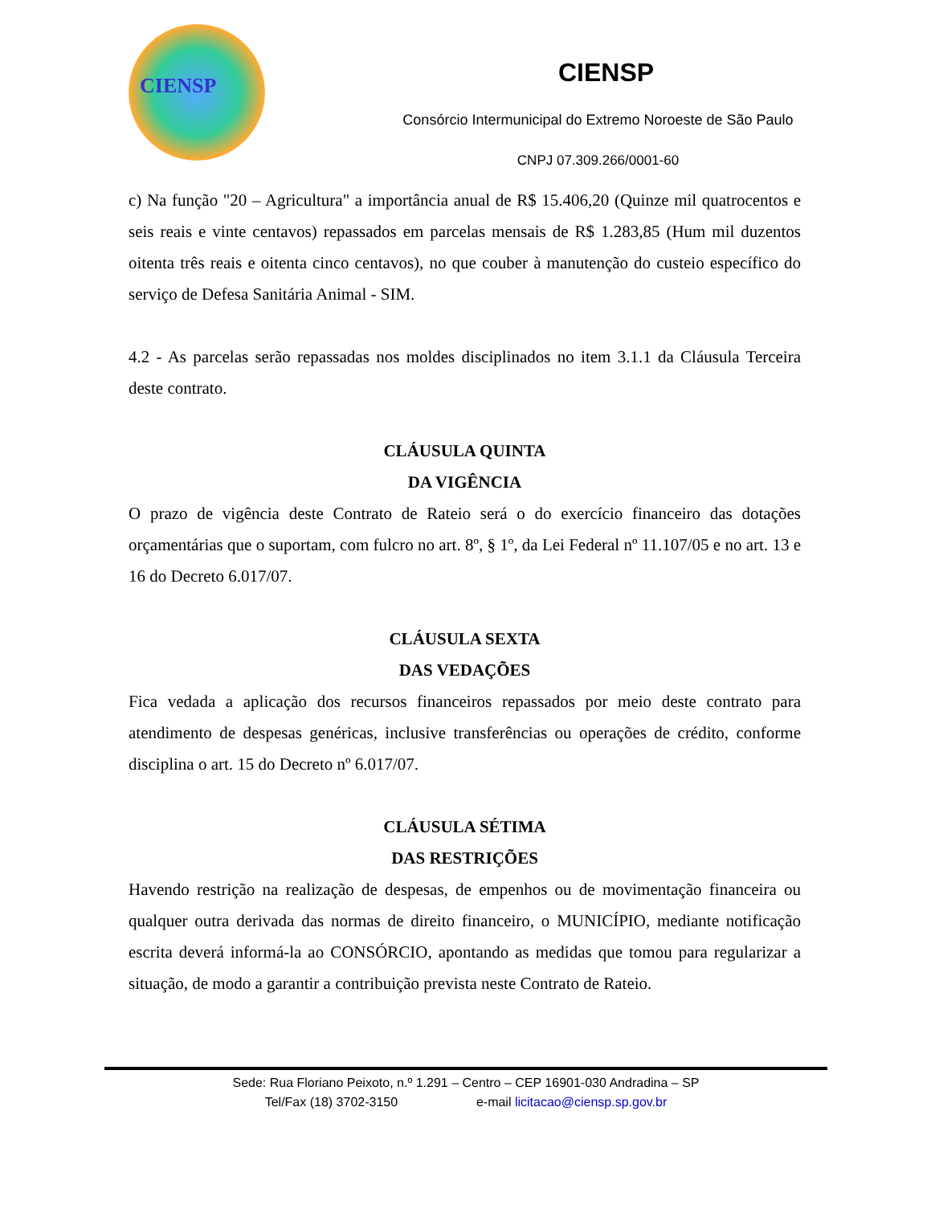CIENSP
CIENSP
Consórcio Intermunicipal do Extremo Noroeste de São Paulo
CNPJ 07.309.266/0001-60
c) Na função "20 – Agricultura" a importância anual de R$ 15.406,20 (Quinze mil quatrocentos e seis reais e vinte centavos) repassados em parcelas mensais de R$ 1.283,85 (Hum mil duzentos oitenta três reais e oitenta cinco centavos), no que couber à manutenção do custeio específico do serviço de Defesa Sanitária Animal - SIM.
4.2 - As parcelas serão repassadas nos moldes disciplinados no item 3.1.1 da Cláusula Terceira deste contrato.
CLÁUSULA QUINTA
DA VIGÊNCIA
O prazo de vigência deste Contrato de Rateio será o do exercício financeiro das dotações orçamentárias que o suportam, com fulcro no art. 8º, § 1º, da Lei Federal nº 11.107/05 e no art. 13 e 16 do Decreto 6.017/07.
CLÁUSULA SEXTA
DAS VEDAÇÕES
Fica vedada a aplicação dos recursos financeiros repassados por meio deste contrato para atendimento de despesas genéricas, inclusive transferências ou operações de crédito, conforme disciplina o art. 15 do Decreto nº 6.017/07.
CLÁUSULA SÉTIMA
DAS RESTRIÇÕES
Havendo restrição na realização de despesas, de empenhos ou de movimentação financeira ou qualquer outra derivada das normas de direito financeiro, o MUNICÍPIO, mediante notificação escrita deverá informá-la ao CONSÓRCIO, apontando as medidas que tomou para regularizar a situação, de modo a garantir a contribuição prevista neste Contrato de Rateio.
Sede: Rua Floriano Peixoto, n.º 1.291 – Centro – CEP 16901-030 Andradina – SP
Tel/Fax (18) 3702-3150 e-mail licitacao@ciensp.sp.gov.br